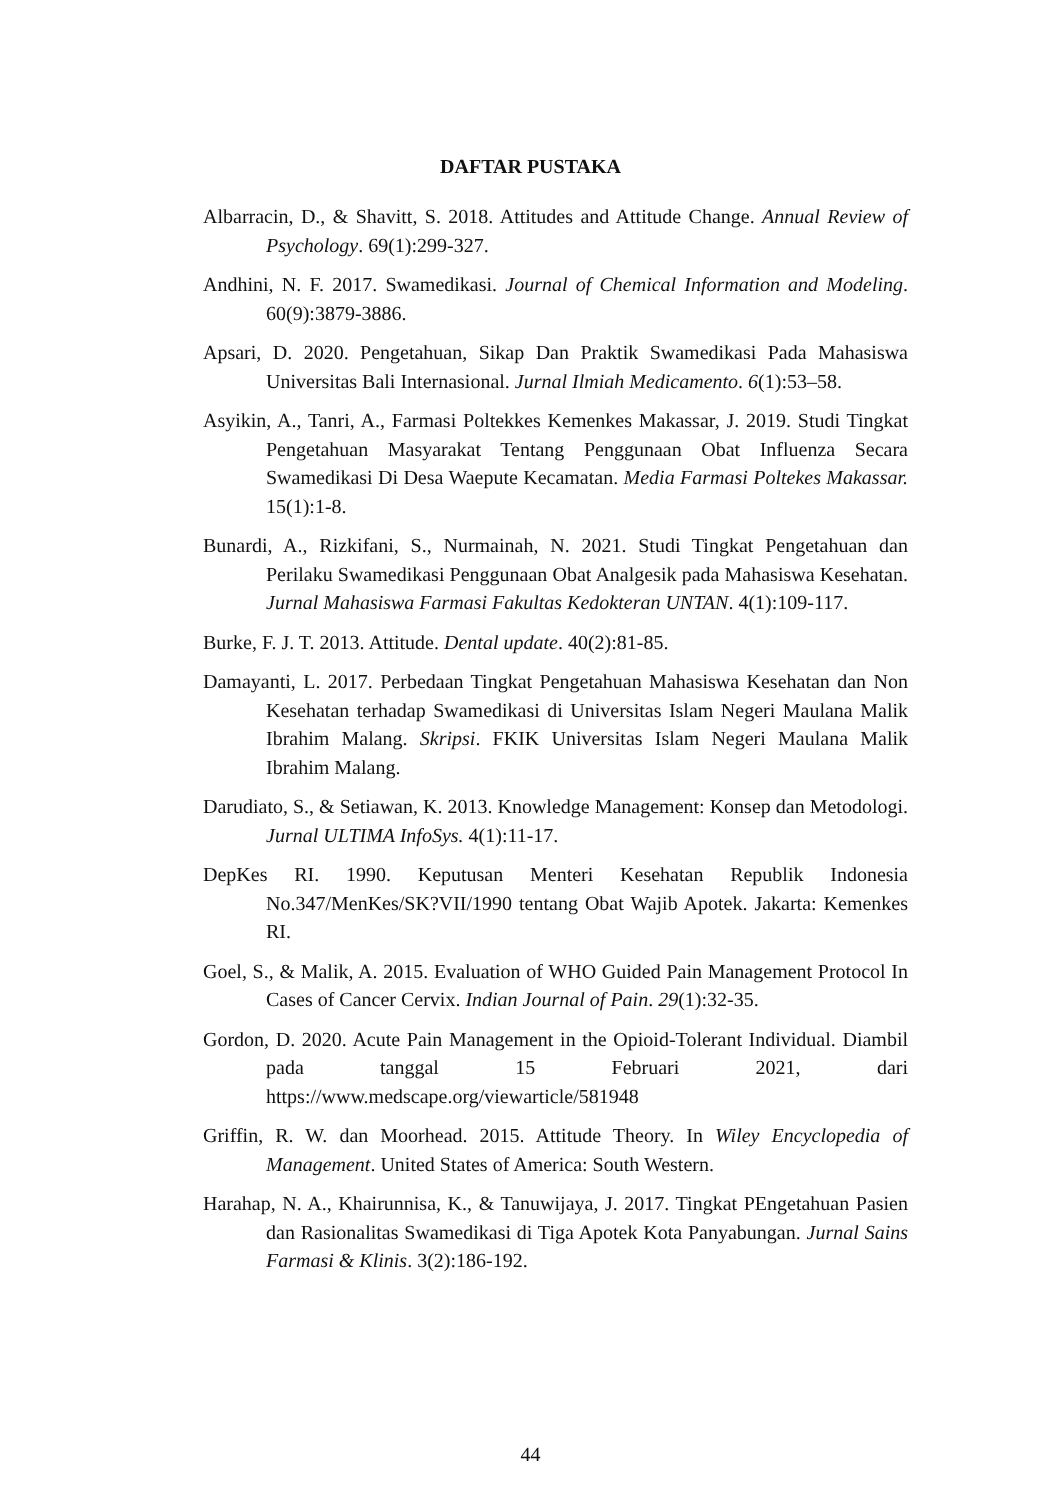DAFTAR PUSTAKA
Albarracin, D., & Shavitt, S. 2018. Attitudes and Attitude Change. Annual Review of Psychology. 69(1):299-327.
Andhini, N. F. 2017. Swamedikasi. Journal of Chemical Information and Modeling. 60(9):3879-3886.
Apsari, D. 2020. Pengetahuan, Sikap Dan Praktik Swamedikasi Pada Mahasiswa Universitas Bali Internasional. Jurnal Ilmiah Medicamento. 6(1):53–58.
Asyikin, A., Tanri, A., Farmasi Poltekkes Kemenkes Makassar, J. 2019. Studi Tingkat Pengetahuan Masyarakat Tentang Penggunaan Obat Influenza Secara Swamedikasi Di Desa Waepute Kecamatan. Media Farmasi Poltekes Makassar. 15(1):1-8.
Bunardi, A., Rizkifani, S., Nurmainah, N. 2021. Studi Tingkat Pengetahuan dan Perilaku Swamedikasi Penggunaan Obat Analgesik pada Mahasiswa Kesehatan. Jurnal Mahasiswa Farmasi Fakultas Kedokteran UNTAN. 4(1):109-117.
Burke, F. J. T. 2013. Attitude. Dental update. 40(2):81-85.
Damayanti, L. 2017. Perbedaan Tingkat Pengetahuan Mahasiswa Kesehatan dan Non Kesehatan terhadap Swamedikasi di Universitas Islam Negeri Maulana Malik Ibrahim Malang. Skripsi. FKIK Universitas Islam Negeri Maulana Malik Ibrahim Malang.
Darudiato, S., & Setiawan, K. 2013. Knowledge Management: Konsep dan Metodologi. Jurnal ULTIMA InfoSys. 4(1):11-17.
DepKes RI. 1990. Keputusan Menteri Kesehatan Republik Indonesia No.347/MenKes/SK?VII/1990 tentang Obat Wajib Apotek. Jakarta: Kemenkes RI.
Goel, S., & Malik, A. 2015. Evaluation of WHO Guided Pain Management Protocol In Cases of Cancer Cervix. Indian Journal of Pain. 29(1):32-35.
Gordon, D. 2020. Acute Pain Management in the Opioid-Tolerant Individual. Diambil pada tanggal 15 Februari 2021, dari https://www.medscape.org/viewarticle/581948
Griffin, R. W. dan Moorhead. 2015. Attitude Theory. In Wiley Encyclopedia of Management. United States of America: South Western.
Harahap, N. A., Khairunnisa, K., & Tanuwijaya, J. 2017. Tingkat PEngetahuan Pasien dan Rasionalitas Swamedikasi di Tiga Apotek Kota Panyabungan. Jurnal Sains Farmasi & Klinis. 3(2):186-192.
44